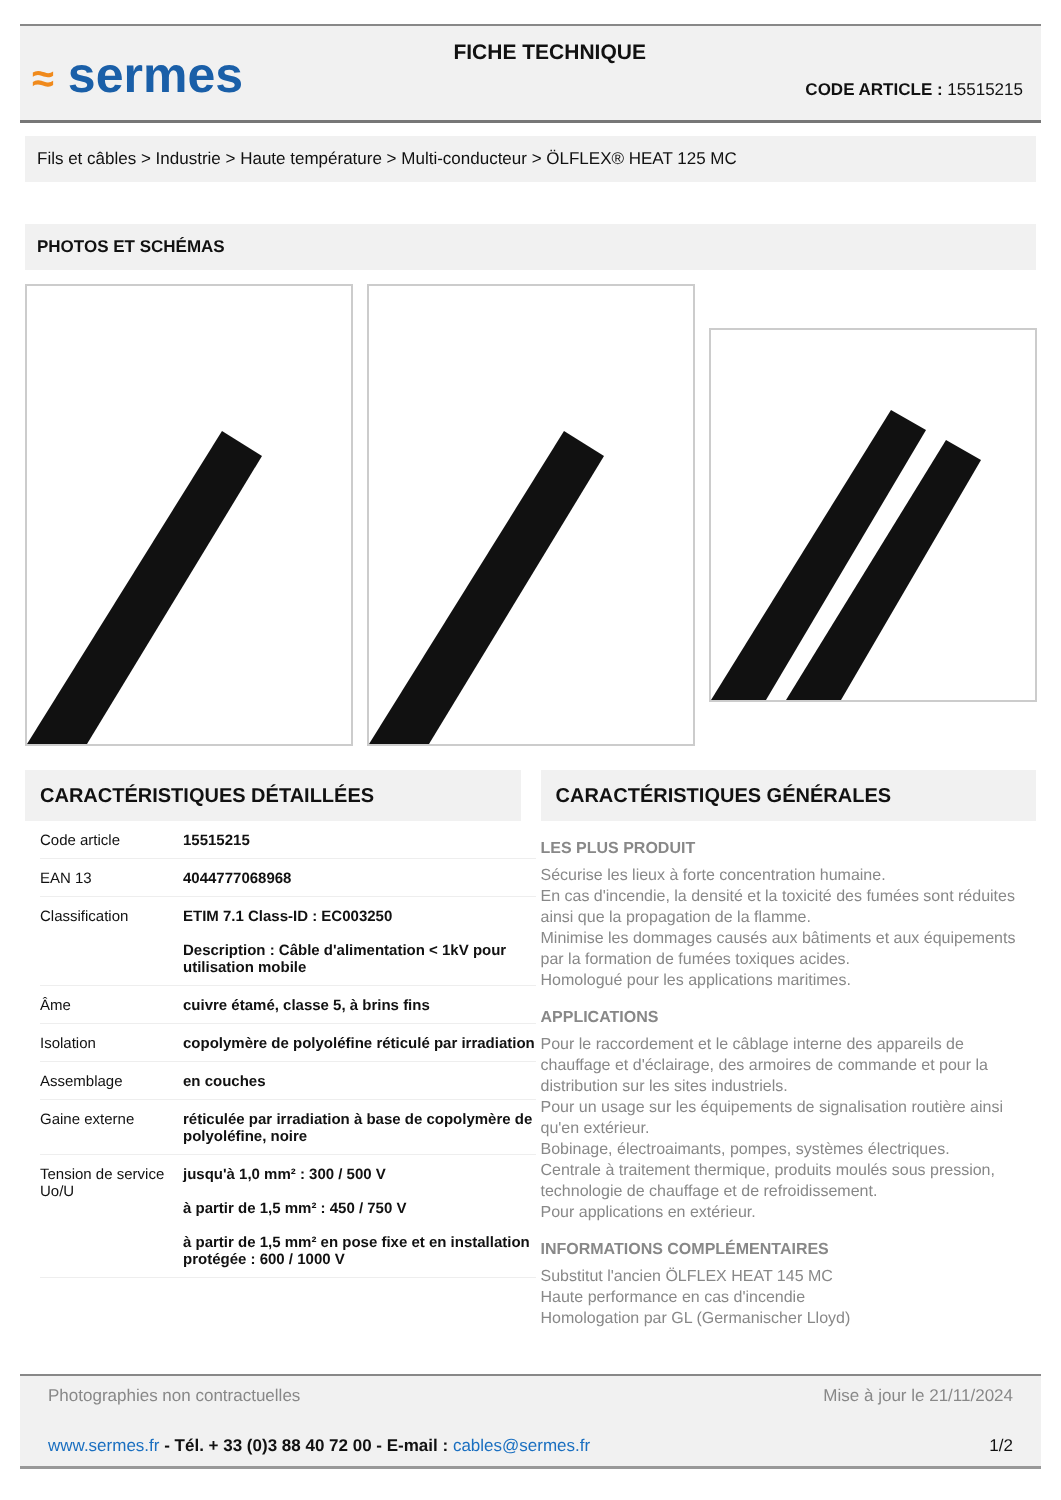≈ sermes
FICHE TECHNIQUE
CODE ARTICLE : 15515215
Fils et câbles > Industrie > Haute température > Multi-conducteur > ÖLFLEX® HEAT 125 MC
PHOTOS ET SCHÉMAS
CARACTÉRISTIQUES DÉTAILLÉES
| Code article | 15515215 |
| EAN 13 | 4044777068968 |
| Classification | ETIM 7.1 Class-ID : EC003250 Description : Câble d'alimentation < 1kV pour utilisation mobile |
| Âme | cuivre étamé, classe 5, à brins fins |
| Isolation | copolymère de polyoléfine réticulé par irradiation |
| Assemblage | en couches |
| Gaine externe | réticulée par irradiation à base de copolymère de polyoléfine, noire |
| Tension de service Uo/U | jusqu'à 1,0 mm² : 300 / 500 V à partir de 1,5 mm² : 450 / 750 V à partir de 1,5 mm² en pose fixe et en installation protégée : 600 / 1000 V |
CARACTÉRISTIQUES GÉNÉRALES
LES PLUS PRODUIT
Sécurise les lieux à forte concentration humaine.
En cas d'incendie, la densité et la toxicité des fumées sont réduites ainsi que la propagation de la flamme.
Minimise les dommages causés aux bâtiments et aux équipements par la formation de fumées toxiques acides.
Homologué pour les applications maritimes.
APPLICATIONS
Pour le raccordement et le câblage interne des appareils de chauffage et d'éclairage, des armoires de commande et pour la distribution sur les sites industriels.
Pour un usage sur les équipements de signalisation routière ainsi qu'en extérieur.
Bobinage, électroaimants, pompes, systèmes électriques.
Centrale à traitement thermique, produits moulés sous pression, technologie de chauffage et de refroidissement.
Pour applications en extérieur.
INFORMATIONS COMPLÉMENTAIRES
Substitut l'ancien ÖLFLEX HEAT 145 MC
Haute performance en cas d'incendie
Homologation par GL (Germanischer Lloyd)
Photographies non contractuelles Mise à jour le 21/11/2024
www.sermes.fr - Tél. + 33 (0)3 88 40 72 00 - E-mail : cables@sermes.fr 1/2